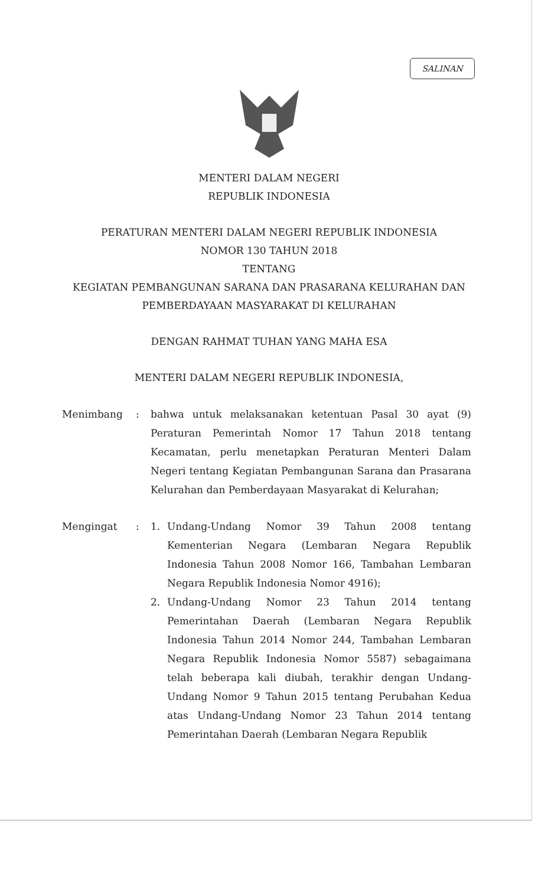SALINAN
MENTERI DALAM NEGERI
REPUBLIK INDONESIA
PERATURAN MENTERI DALAM NEGERI REPUBLIK INDONESIA
NOMOR 130 TAHUN 2018
TENTANG
KEGIATAN PEMBANGUNAN SARANA DAN PRASARANA KELURAHAN DAN
PEMBERDAYAAN MASYARAKAT DI KELURAHAN
DENGAN RAHMAT TUHAN YANG MAHA ESA
MENTERI DALAM NEGERI REPUBLIK INDONESIA,
Menimbang : bahwa untuk melaksanakan ketentuan Pasal 30 ayat (9) Peraturan Pemerintah Nomor 17 Tahun 2018 tentang Kecamatan, perlu menetapkan Peraturan Menteri Dalam Negeri tentang Kegiatan Pembangunan Sarana dan Prasarana Kelurahan dan Pemberdayaan Masyarakat di Kelurahan;
Mengingat : 1. Undang-Undang Nomor 39 Tahun 2008 tentang Kementerian Negara (Lembaran Negara Republik Indonesia Tahun 2008 Nomor 166, Tambahan Lembaran Negara Republik Indonesia Nomor 4916);
2. Undang-Undang Nomor 23 Tahun 2014 tentang Pemerintahan Daerah (Lembaran Negara Republik Indonesia Tahun 2014 Nomor 244, Tambahan Lembaran Negara Republik Indonesia Nomor 5587) sebagaimana telah beberapa kali diubah, terakhir dengan Undang-Undang Nomor 9 Tahun 2015 tentang Perubahan Kedua atas Undang-Undang Nomor 23 Tahun 2014 tentang Pemerintahan Daerah (Lembaran Negara Republik